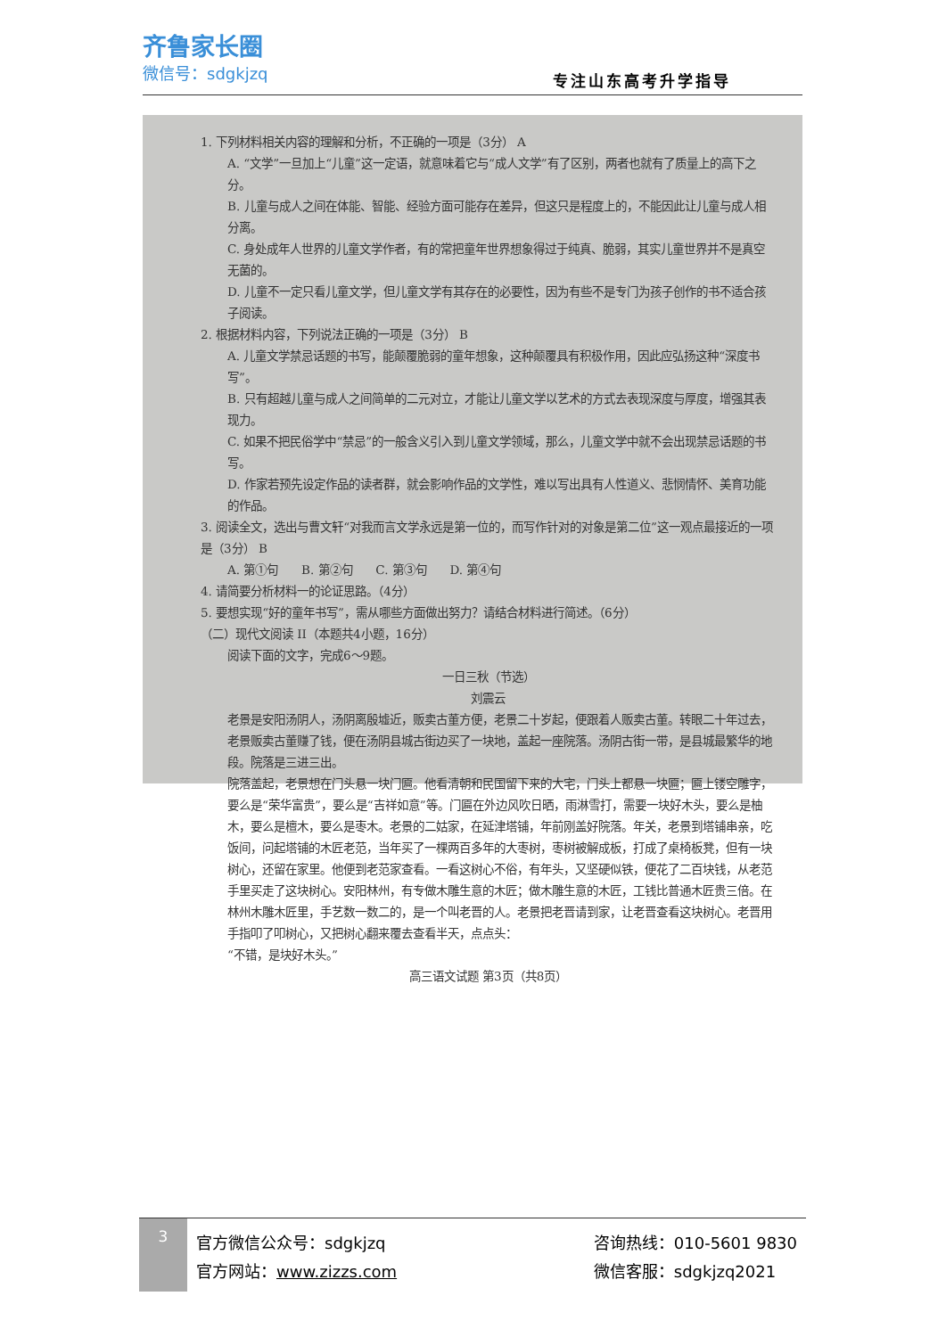齐鲁家长圈
微信号：sdgkjzq
专注山东高考升学指导
1. 下列材料相关内容的理解和分析，不正确的一项是（3分） A
A. “文学”一旦加上“儿童”这一定语，就意味着它与“成人文学”有了区别，两者也就有了质量上的高下之分。
B. 儿童与成人之间在体能、智能、经验方面可能存在差异，但这只是程度上的，不能因此让儿童与成人相分离。
C. 身处成年人世界的儿童文学作者，有的常把童年世界想象得过于纯真、脆弱，其实儿童世界并不是真空无菌的。
D. 儿童不一定只看儿童文学，但儿童文学有其存在的必要性，因为有些不是专门为孩子创作的书不适合孩子阅读。
2. 根据材料内容，下列说法正确的一项是（3分） B
A. 儿童文学禁忌话题的书写，能颠覆脆弱的童年想象，这种颠覆具有积极作用，因此应弘扬这种“深度书写”。
B. 只有超越儿童与成人之间简单的二元对立，才能让儿童文学以艺术的方式去表现深度与厚度，增强其表现力。
C. 如果不把民俗学中“禁忌”的一般含义引入到儿童文学领域，那么，儿童文学中就不会出现禁忌话题的书写。
D. 作家若预先设定作品的读者群，就会影响作品的文学性，难以写出具有人性道义、悲悯情怀、美育功能的作品。
3. 阅读全文，选出与曹文轩“对我而言文学永远是第一位的，而写作针对的对象是第二位”这一观点最接近的一项是（3分） B
A. 第①句 B. 第②句 C. 第③句 D. 第④句
4. 请简要分析材料一的论证思路。（4分）
5. 要想实现“好的童年书写”，需从哪些方面做出努力？请结合材料进行简述。（6分）
（二）现代文阅读 II（本题共4小题，16分）
阅读下面的文字，完成6～9题。
一日三秋（节选）
刘震云
老景是安阳汤阴人，汤阴离殷墟近，贩卖古董方便，老景二十岁起，便跟着人贩卖古董。转眼二十年过去，老景贩卖古董赚了钱，便在汤阴县城古街边买了一块地，盖起一座院落。汤阴古街一带，是县城最繁华的地段。院落是三进三出。
院落盖起，老景想在门头悬一块门匾。他看清朝和民国留下来的大宅，门头上都悬一块匾；匾上镂空雕字，要么是“荣华富贵”，要么是“吉祥如意”等。门匾在外边风吹日晒，雨淋雪打，需要一块好木头，要么是柚木，要么是檀木，要么是枣木。老景的二姑家，在延津塔铺，年前刚盖好院落。年关，老景到塔铺串亲，吃饭间，问起塔铺的木匠老范，当年买了一棵两百多年的大枣树，枣树被解成板，打成了桌椅板凳，但有一块树心，还留在家里。他便到老范家查看。一看这树心不俗，有年头，又坚硬似铁，便花了二百块钱，从老范手里买走了这块树心。安阳林州，有专做木雕生意的木匠；做木雕生意的木匠，工钱比普通木匠贵三倍。在林州木雕木匠里，手艺数一数二的，是一个叫老晋的人。老景把老晋请到家，让老晋查看这块树心。老晋用手指叩了叩树心，又把树心翻来覆去查看半天，点点头：
“不错，是块好木头。”
高三语文试题 第3页（共8页）
3
官方微信公众号：sdgkjzq
官方网站：www.zizzs.com
咨询热线：010-5601 9830
微信客服：sdgkjzq2021